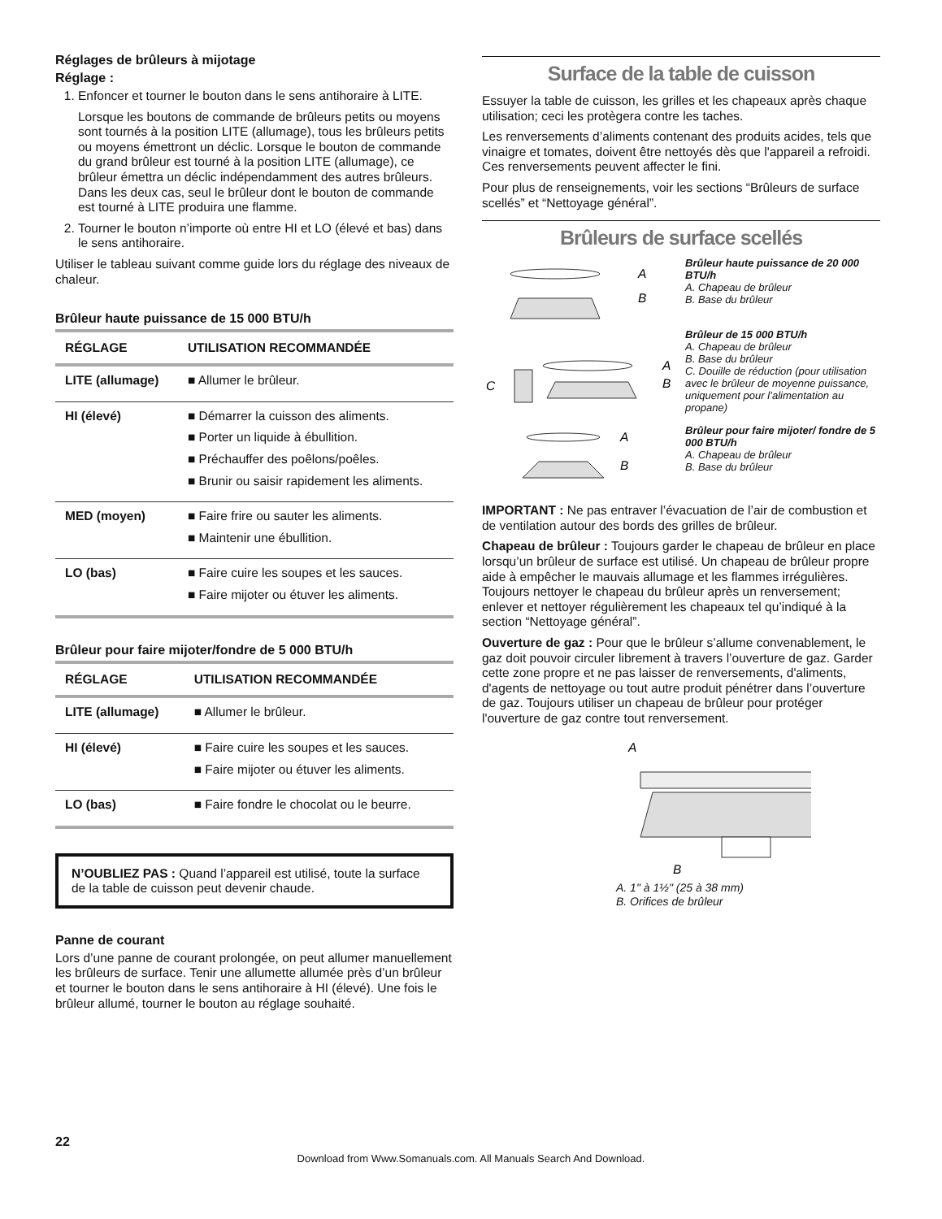Réglages de brûleurs à mijotage
Réglage :
1. Enfoncer et tourner le bouton dans le sens antihoraire à LITE.
Lorsque les boutons de commande de brûleurs petits ou moyens sont tournés à la position LITE (allumage), tous les brûleurs petits ou moyens émettront un déclic. Lorsque le bouton de commande du grand brûleur est tourné à la position LITE (allumage), ce brûleur émettra un déclic indépendamment des autres brûleurs. Dans les deux cas, seul le brûleur dont le bouton de commande est tourné à LITE produira une flamme.
2. Tourner le bouton n’importe où entre HI et LO (élevé et bas) dans le sens antihoraire.
Utiliser le tableau suivant comme guide lors du réglage des niveaux de chaleur.
Brûleur haute puissance de 15 000 BTU/h
| RÉGLAGE | UTILISATION RECOMMANDÉE |
| --- | --- |
| LITE (allumage) | ■ Allumer le brûleur. |
| HI (élevé) | ■ Démarrer la cuisson des aliments. ■ Porter un liquide à ébullition. ■ Préchauffer des poêlons/poêles. ■ Brunir ou saisir rapidement les aliments. |
| MED (moyen) | ■ Faire frire ou sauter les aliments. ■ Maintenir une ébullition. |
| LO (bas) | ■ Faire cuire les soupes et les sauces. ■ Faire mijoter ou étuver les aliments. |
Brûleur pour faire mijoter/fondre de 5 000 BTU/h
| RÉGLAGE | UTILISATION RECOMMANDÉE |
| --- | --- |
| LITE (allumage) | ■ Allumer le brûleur. |
| HI (élevé) | ■ Faire cuire les soupes et les sauces. ■ Faire mijoter ou étuver les aliments. |
| LO (bas) | ■ Faire fondre le chocolat ou le beurre. |
N’OUBLIEZ PAS : Quand l’appareil est utilisé, toute la surface de la table de cuisson peut devenir chaude.
Panne de courant
Lors d’une panne de courant prolongée, on peut allumer manuellement les brûleurs de surface. Tenir une allumette allumée près d’un brûleur et tourner le bouton dans le sens antihoraire à HI (élevé). Une fois le brûleur allumé, tourner le bouton au réglage souhaité.
Surface de la table de cuisson
Essuyer la table de cuisson, les grilles et les chapeaux après chaque utilisation; ceci les protègera contre les taches.
Les renversements d’aliments contenant des produits acides, tels que vinaigre et tomates, doivent être nettoyés dès que l'appareil a refroidi. Ces renversements peuvent affecter le fini.
Pour plus de renseignements, voir les sections “Brûleurs de surface scellés” et “Nettoyage général”.
Brûleurs de surface scellés
A
B
Brûleur haute puissance de 20 000 BTU/h
A. Chapeau de brûleur
B. Base du brûleur
C
A
B
Brûleur de 15 000 BTU/h
A. Chapeau de brûleur
B. Base du brûleur
C. Douille de réduction (pour utilisation avec le brûleur de moyenne puissance, uniquement pour l’alimentation au propane)
A
B
Brûleur pour faire mijoter/ fondre de 5 000 BTU/h
A. Chapeau de brûleur
B. Base du brûleur
IMPORTANT : Ne pas entraver l’évacuation de l’air de combustion et de ventilation autour des bords des grilles de brûleur.
Chapeau de brûleur : Toujours garder le chapeau de brûleur en place lorsqu’un brûleur de surface est utilisé. Un chapeau de brûleur propre aide à empêcher le mauvais allumage et les flammes irrégulières. Toujours nettoyer le chapeau du brûleur après un renversement; enlever et nettoyer régulièrement les chapeaux tel qu’indiqué à la section “Nettoyage général”.
Ouverture de gaz : Pour que le brûleur s’allume convenablement, le gaz doit pouvoir circuler librement à travers l’ouverture de gaz. Garder cette zone propre et ne pas laisser de renversements, d'aliments, d'agents de nettoyage ou tout autre produit pénétrer dans l’ouverture de gaz. Toujours utiliser un chapeau de brûleur pour protéger l'ouverture de gaz contre tout renversement.
A
B
A. 1" à 1½" (25 à 38 mm)
B. Orifices de brûleur
22
Download from Www.Somanuals.com. All Manuals Search And Download.